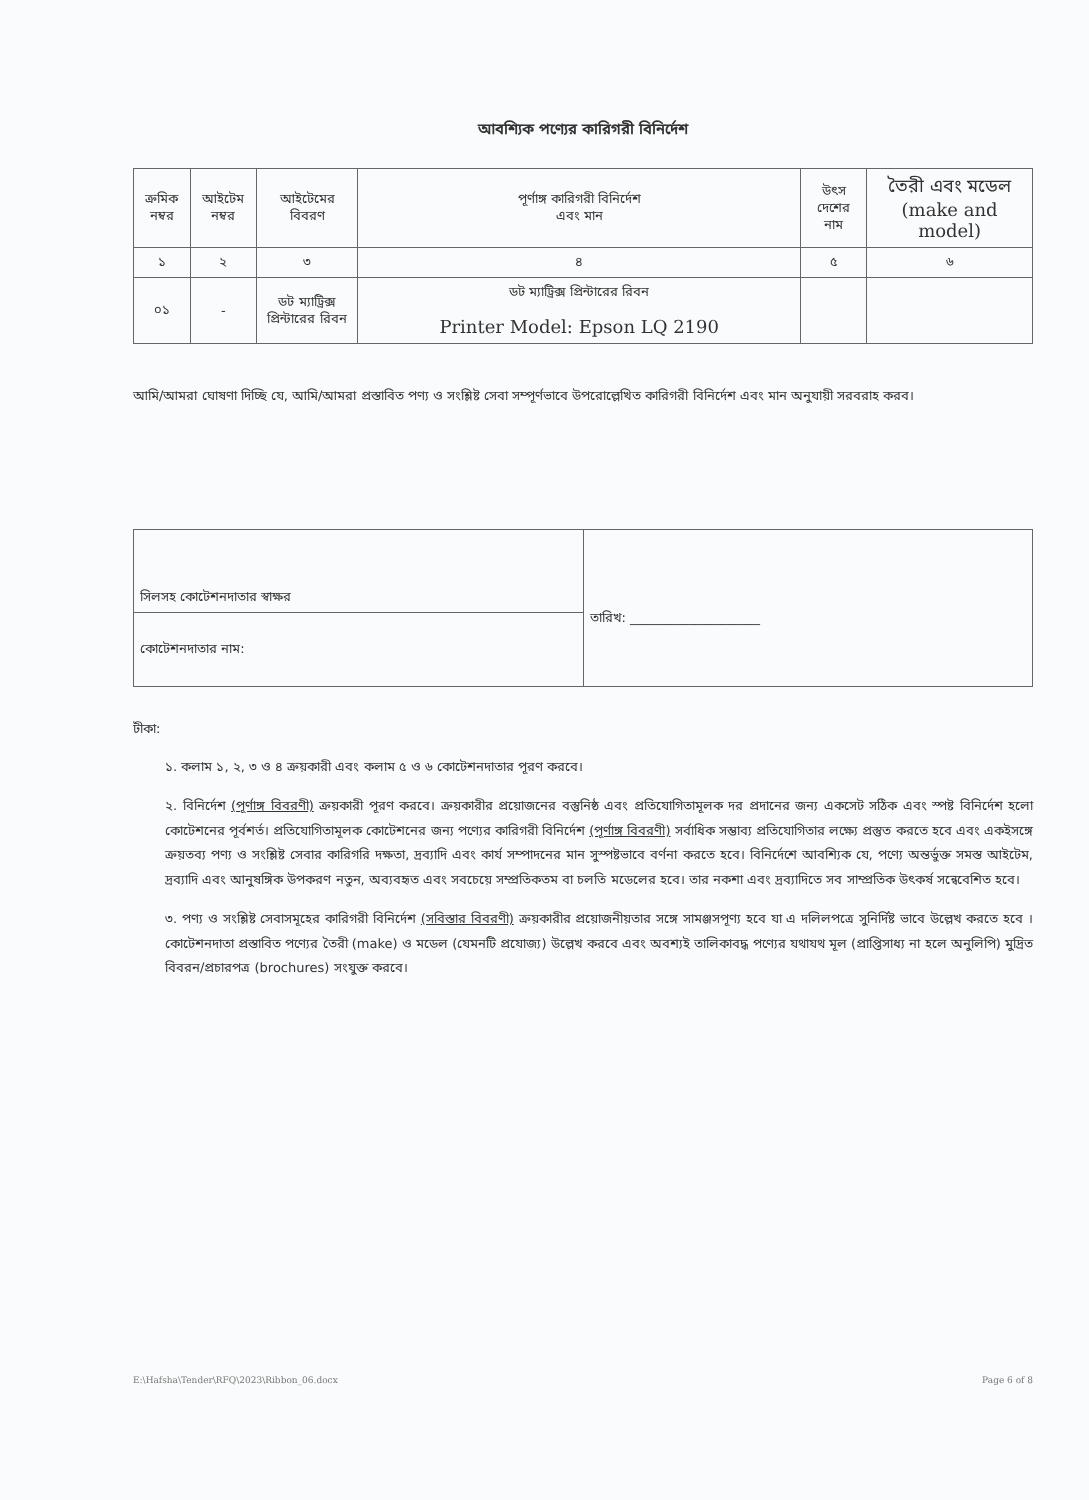আবশ্যিক পণ্যের কারিগরী বিনির্দেশ
| ক্রমিক নম্বর | আইটেম নম্বর | আইটেমের বিবরণ | পূর্ণাঙ্গ কারিগরী বিনির্দেশ এবং মান | উৎস দেশের নাম | তৈরী এবং মডেল (make and model) |
| --- | --- | --- | --- | --- | --- |
| ১ | ২ | ৩ | ৪ | ৫ | ৬ |
| ০১ | - | ডট ম্যাট্রিক্স প্রিন্টারের রিবন | ডট ম্যাট্রিক্স প্রিন্টারের রিবন Printer Model: Epson LQ 2190 | | |
আমি/আমরা ঘোষণা দিচ্ছি যে, আমি/আমরা প্রস্তাবিত পণ্য ও সংশ্লিষ্ট সেবা সম্পূর্ণভাবে উপরোল্লেখিত কারিগরী বিনির্দেশ এবং মান অনুযায়ী সরবরাহ করব।
| সিলসহ কোটেশনদাতার স্বাক্ষর | তারিখ: ____________________ |
| কোটেশনদাতার নাম: | |
টীকা:
১. কলাম ১, ২, ৩ ও ৪ ক্রয়কারী এবং কলাম ৫ ও ৬ কোটেশনদাতার পূরণ করবে।
২. বিনির্দেশ (পূর্ণাঙ্গ বিবরণী) ক্রয়কারী পূরণ করবে। ক্রয়কারীর প্রয়োজনের বস্তুনিষ্ঠ এবং প্রতিযোগিতামূলক দর প্রদানের জন্য একসেট সঠিক এবং স্পষ্ট বিনির্দেশ হলো কোটেশনের পূর্বশর্ত। প্রতিযোগিতামূলক কোটেশনের জন্য পণ্যের কারিগরী বিনির্দেশ (পূর্ণাঙ্গ বিবরণী) সর্বাধিক সম্ভাব্য প্রতিযোগিতার লক্ষ্যে প্রস্তুত করতে হবে এবং একইসঙ্গে ক্রয়তব্য পণ্য ও সংশ্লিষ্ট সেবার কারিগরি দক্ষতা, দ্রব্যাদি এবং কার্য সম্পাদনের মান সুস্পষ্টভাবে বর্ণনা করতে হবে। বিনির্দেশে আবশ্যিক যে, পণ্যে অন্তর্ভুক্ত সমস্ত আইটেম, দ্রব্যাদি এবং আনুষঙ্গিক উপকরণ নতুন, অব্যবহৃত এবং সবচেয়ে সম্প্রতিকতম বা চলতি মডেলের হবে। তার নকশা এবং দ্রব্যাদিতে সব সাম্প্রতিক উৎকর্ষ সন্বেবেশিত হবে।
৩. পণ্য ও সংশ্লিষ্ট সেবাসমূহের কারিগরী বিনির্দেশ (সবিস্তার বিবরণী) ক্রয়কারীর প্রয়োজনীয়তার সঙ্গে সামঞ্জসপূণ্য হবে যা এ দলিলপত্রে সুনির্দিষ্ট ভাবে উল্লেখ করতে হবে । কোটেশনদাতা প্রস্তাবিত পণ্যের তৈরী (make) ও মডেল (যেমনটি প্রযোজ্য) উল্লেখ করবে এবং অবশ্যই তালিকাবদ্ধ পণ্যের যথাযথ মূল (প্রাপ্তিসাধ্য না হলে অনুলিপি) মুদ্রিত বিবরন/প্রচারপত্র (brochures) সংযুক্ত করবে।
E:\Hafsha\Tender\RFQ\2023\Ribbon_06.docx Page 6 of 8